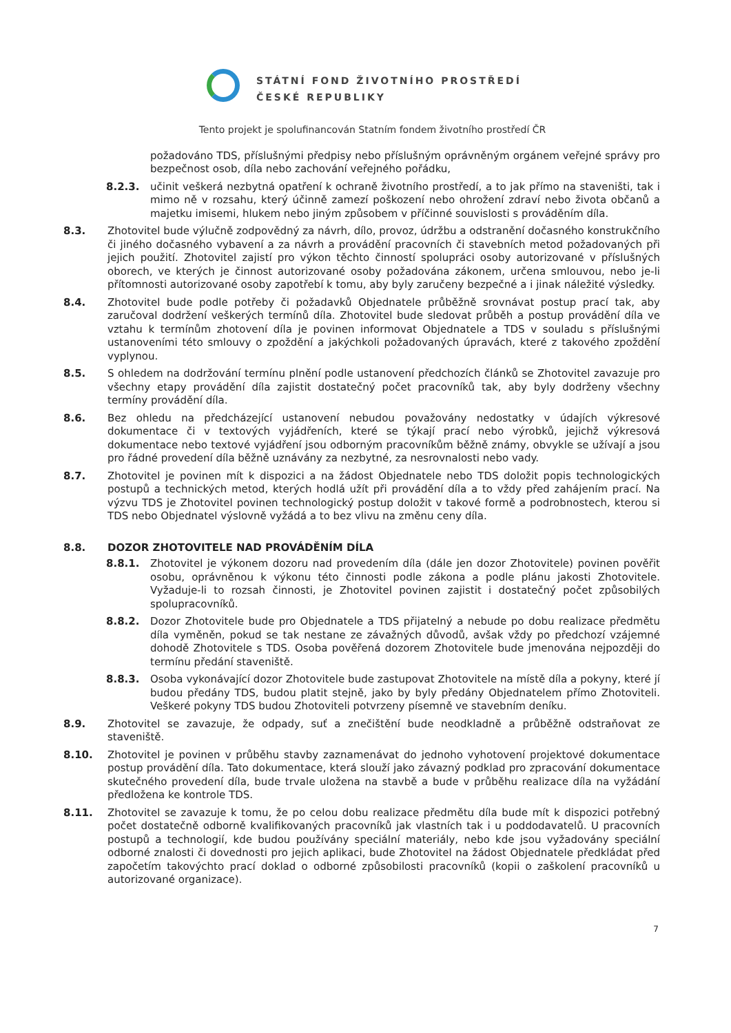STÁTNÍ FOND ŽIVOTNÍHO PROSTŘEDÍ
ČESKÉ REPUBLIKY
Tento projekt je spolufinancován Statním fondem životního prostředí ČR
požadováno TDS, příslušnými předpisy nebo příslušným oprávněným orgánem veřejné správy pro bezpečnost osob, díla nebo zachování veřejného pořádku,
8.2.3. učinit veškerá nezbytná opatření k ochraně životního prostředí, a to jak přímo na staveništi, tak i mimo ně v rozsahu, který účinně zamezí poškození nebo ohrožení zdraví nebo života občanů a majetku imisemi, hlukem nebo jiným způsobem v příčinné souvislosti s prováděním díla.
8.3. Zhotovitel bude výlučně zodpovědný za návrh, dílo, provoz, údržbu a odstranění dočasného konstrukčního či jiného dočasného vybavení a za návrh a provádění pracovních či stavebních metod požadovaných při jejich použití. Zhotovitel zajistí pro výkon těchto činností spolupráci osoby autorizované v příslušných oborech, ve kterých je činnost autorizované osoby požadována zákonem, určena smlouvou, nebo je-li přítomnosti autorizované osoby zapotřebí k tomu, aby byly zaručeny bezpečné a i jinak náležité výsledky.
8.4. Zhotovitel bude podle potřeby či požadavků Objednatele průběžně srovnávat postup prací tak, aby zaručoval dodržení veškerých termínů díla. Zhotovitel bude sledovat průběh a postup provádění díla ve vztahu k termínům zhotovení díla je povinen informovat Objednatele a TDS v souladu s příslušnými ustanoveními této smlouvy o zpoždění a jakýchkoli požadovaných úpravách, které z takového zpoždění vyplynou.
8.5. S ohledem na dodržování termínu plnění podle ustanovení předchozích článků se Zhotovitel zavazuje pro všechny etapy provádění díla zajistit dostatečný počet pracovníků tak, aby byly dodrženy všechny termíny provádění díla.
8.6. Bez ohledu na předcházející ustanovení nebudou považovány nedostatky v údajích výkresové dokumentace či v textových vyjádřeních, které se týkají prací nebo výrobků, jejichž výkresová dokumentace nebo textové vyjádření jsou odborným pracovníkům běžně známy, obvykle se užívají a jsou pro řádné provedení díla běžně uznávány za nezbytné, za nesrovnalosti nebo vady.
8.7. Zhotovitel je povinen mít k dispozici a na žádost Objednatele nebo TDS doložit popis technologických postupů a technických metod, kterých hodlá užít při provádění díla a to vždy před zahájením prací. Na výzvu TDS je Zhotovitel povinen technologický postup doložit v takové formě a podrobnostech, kterou si TDS nebo Objednatel výslovně vyžádá a to bez vlivu na změnu ceny díla.
8.8. DOZOR ZHOTOVITELE NAD PROVÁDĚNÍM DÍLA
8.8.1. Zhotovitel je výkonem dozoru nad provedením díla (dále jen dozor Zhotovitele) povinen pověřit osobu, oprávněnou k výkonu této činnosti podle zákona a podle plánu jakosti Zhotovitele. Vyžaduje-li to rozsah činnosti, je Zhotovitel povinen zajistit i dostatečný počet způsobilých spolupracovníků.
8.8.2. Dozor Zhotovitele bude pro Objednatele a TDS přijatelný a nebude po dobu realizace předmětu díla vyměněn, pokud se tak nestane ze závažných důvodů, avšak vždy po předchozí vzájemné dohodě Zhotovitele s TDS. Osoba pověřená dozorem Zhotovitele bude jmenována nejpozději do termínu předání staveniště.
8.8.3. Osoba vykonávající dozor Zhotovitele bude zastupovat Zhotovitele na místě díla a pokyny, které jí budou předány TDS, budou platit stejně, jako by byly předány Objednatelem přímo Zhotoviteli. Veškeré pokyny TDS budou Zhotoviteli potvrzeny písemně ve stavebním deníku.
8.9. Zhotovitel se zavazuje, že odpady, suť a znečištění bude neodkladně a průběžně odstraňovat ze staveniště.
8.10. Zhotovitel je povinen v průběhu stavby zaznamenávat do jednoho vyhotovení projektové dokumentace postup provádění díla. Tato dokumentace, která slouží jako závazný podklad pro zpracování dokumentace skutečného provedení díla, bude trvale uložena na stavbě a bude v průběhu realizace díla na vyžádání předložena ke kontrole TDS.
8.11. Zhotovitel se zavazuje k tomu, že po celou dobu realizace předmětu díla bude mít k dispozici potřebný počet dostatečně odborně kvalifikovaných pracovníků jak vlastních tak i u poddodavatelů. U pracovních postupů a technologií, kde budou používány speciální materiály, nebo kde jsou vyžadovány speciální odborné znalosti či dovednosti pro jejich aplikaci, bude Zhotovitel na žádost Objednatele předkládat před započetím takovýchto prací doklad o odborné způsobilosti pracovníků (kopii o zaškolení pracovníků u autorizované organizace).
7